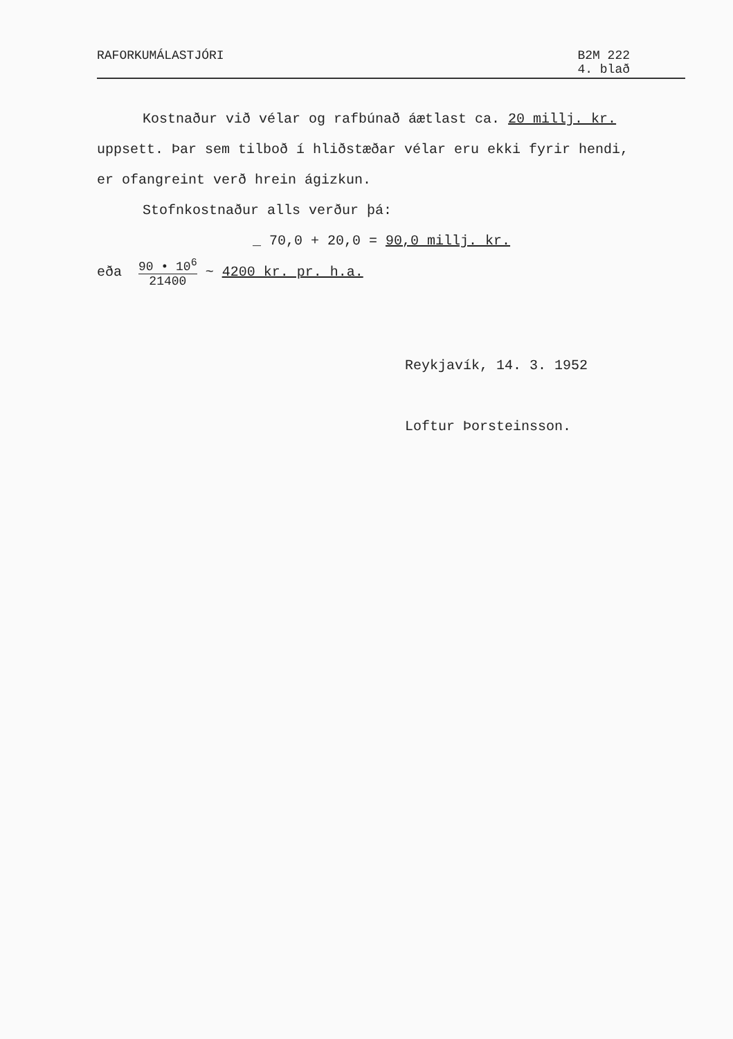RAFORKUMÁLASTJÓRI B2M 222
4. blað
Kostnaður við vélar og rafbúnað áætlast ca. 20 millj. kr.
uppsett. Þar sem tilboð í hliðstæðar vélar eru ekki fyrir hendi,
er ofangreint verð hrein ágizkun.
Stofnkostnaður alls verður þá:
_ 70,0 + 20,0 = 90,0 millj. kr.
eða 90 • 10<sup>6</sup> 21400 ~ 4200 kr. pr. h.a.
Reykjavík, 14. 3. 1952
Loftur Þorsteinsson.